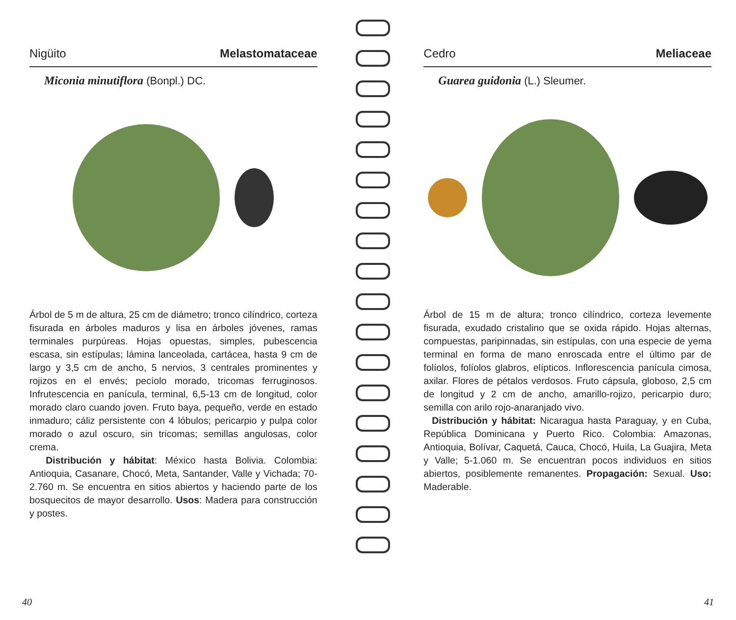Nigüito Melastomataceae
Miconia minutiflora (Bonpl.) DC.
Árbol de 5 m de altura, 25 cm de diámetro; tronco cilíndrico, corteza fisurada en árboles maduros y lisa en árboles jóvenes, ramas terminales purpúreas. Hojas opuestas, simples, pubescencia escasa, sin estípulas; lámina lanceolada, cartácea, hasta 9 cm de largo y 3,5 cm de ancho, 5 nervios, 3 centrales prominentes y rojizos en el envés; pecíolo morado, tricomas ferruginosos. Infrutescencia en panícula, terminal, 6,5-13 cm de longitud, color morado claro cuando joven. Fruto baya, pequeño, verde en estado inmaduro; cáliz persistente con 4 lóbulos; pericarpio y pulpa color morado o azul oscuro, sin tricomas; semillas angulosas, color crema.
Distribución y hábitat: México hasta Bolivia. Colombia: Antioquia, Casanare, Chocó, Meta, Santander, Valle y Vichada; 70-2.760 m. Se encuentra en sitios abiertos y haciendo parte de los bosquecitos de mayor desarrollo. Usos: Madera para construcción y postes.
40
Cedro Meliaceae
Guarea guidonia (L.) Sleumer.
Árbol de 15 m de altura; tronco cilíndrico, corteza levemente fisurada, exudado cristalino que se oxida rápido. Hojas alternas, compuestas, paripinnadas, sin estípulas, con una especie de yema terminal en forma de mano enroscada entre el último par de folíolos, folíolos glabros, elípticos. Inflorescencia panícula cimosa, axilar. Flores de pétalos verdosos. Fruto cápsula, globoso, 2,5 cm de longitud y 2 cm de ancho, amarillo-rojizo, pericarpio duro; semilla con arilo rojo-anaranjado vivo.
Distribución y hábitat: Nicaragua hasta Paraguay, y en Cuba, República Dominicana y Puerto Rico. Colombia: Amazonas, Antioquia, Bolívar, Caquetá, Cauca, Chocó, Huila, La Guajira, Meta y Valle; 5-1.060 m. Se encuentran pocos individuos en sitios abiertos, posiblemente remanentes. Propagación: Sexual. Uso: Maderable.
41